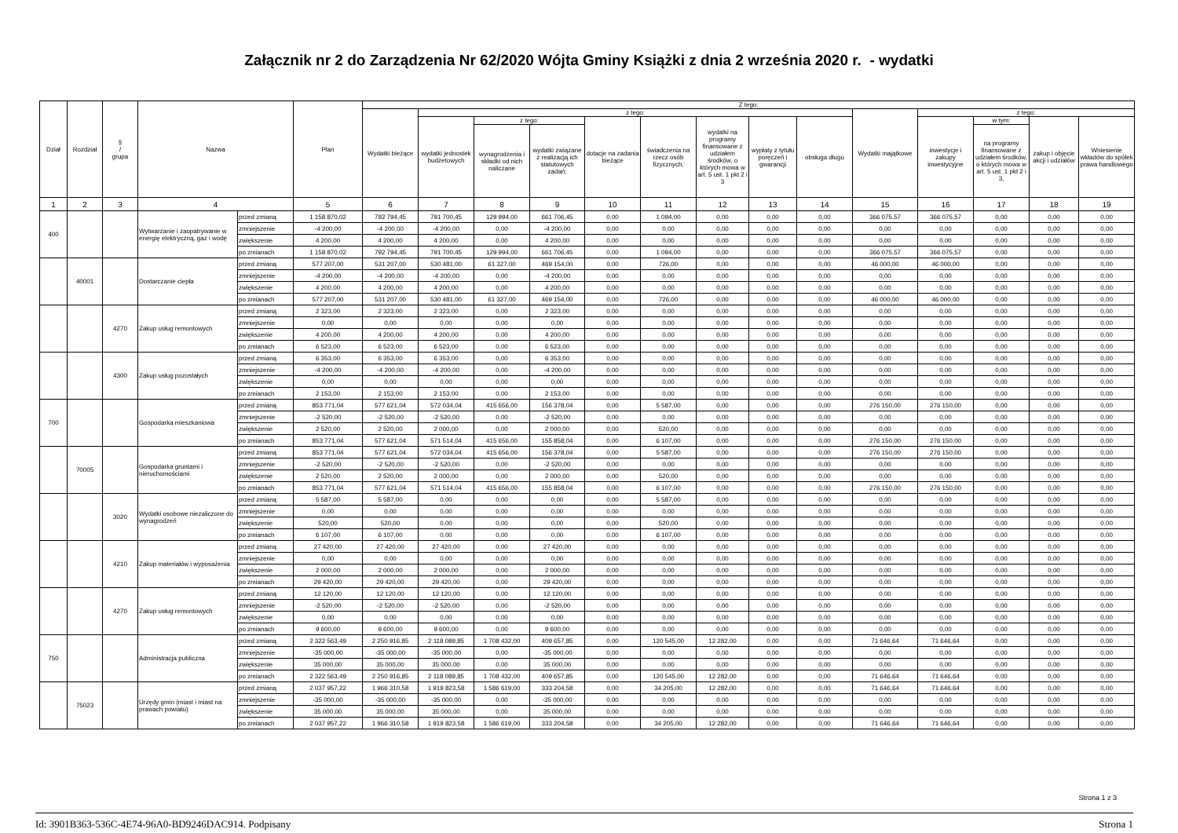Załącznik nr 2 do Zarządzenia Nr 62/2020 Wójta Gminy Książki z dnia 2 września 2020 r. - wydatki
| Dział | Rozdział | § / grupa | Nazwa | | Plan | Z tego: | | | | | | | | | | | | | |
| --- | --- | --- | --- | --- | --- | --- | --- | --- | --- | --- | --- | --- | --- | --- | --- | --- | --- | --- | --- |
| | | | | | | Wydatki bieżące | z tego: | | | | | | | | Wydatki majątkowe | z tego: | | | |
| | | | | | | | wydatki jednostek budżetowych | z tego: | | dotacje na zadania bieżące | świadczenia na rzecz osób fizycznych; | wydatki na programy finansowane z udziałem środków, o których mowa w art. 5 ust. 1 pkt 2 i 3 | wypłaty z tytułu poręczeń i gwarancji | obsługa długu | | inwestycje i zakupy inwestycyjne | w tym: | zakup i objęcie akcji i udziałów | Wniesienie wkładów do spółek prawa handlowego |
| | | | | | | | | wynagrodzenia i składki od nich naliczane | wydatki związane z realizacją ich statutowych zadań; | | | | | | | | na programy finansowane z udziałem środków, o których mowa w art. 5 ust. 1 pkt 2 i 3, | | |
| 1 | 2 | 3 | 4 | | 5 | 6 | 7 | 8 | 9 | 10 | 11 | 12 | 13 | 14 | 15 | 16 | 17 | 18 | 19 |
| 400 | | | Wytwarzanie i zaopatrywanie w energię elektryczną, gaz i wodę | przed zmianą | 1 158 870,02 | 792 794,45 | 791 700,45 | 129 994,00 | 661 706,45 | 0,00 | 1 094,00 | 0,00 | 0,00 | 0,00 | 366 075,57 | 366 075,57 | 0,00 | 0,00 | 0,00 |
| | | | | zmniejszenie | -4 200,00 | -4 200,00 | -4 200,00 | 0,00 | -4 200,00 | 0,00 | 0,00 | 0,00 | 0,00 | 0,00 | 0,00 | 0,00 | 0,00 | 0,00 | 0,00 |
| | | | | zwiększenie | 4 200,00 | 4 200,00 | 4 200,00 | 0,00 | 4 200,00 | 0,00 | 0,00 | 0,00 | 0,00 | 0,00 | 0,00 | 0,00 | 0,00 | 0,00 | 0,00 |
| | | | | po zmianach | 1 158 870,02 | 792 794,45 | 791 700,45 | 129 994,00 | 661 706,45 | 0,00 | 1 094,00 | 0,00 | 0,00 | 0,00 | 366 075,57 | 366 075,57 | 0,00 | 0,00 | 0,00 |
| | 40001 | | Dostarczanie ciepła | przed zmianą | 577 207,00 | 531 207,00 | 530 481,00 | 61 327,00 | 469 154,00 | 0,00 | 726,00 | 0,00 | 0,00 | 0,00 | 46 000,00 | 46 000,00 | 0,00 | 0,00 | 0,00 |
| | | | | zmniejszenie | -4 200,00 | -4 200,00 | -4 200,00 | 0,00 | -4 200,00 | 0,00 | 0,00 | 0,00 | 0,00 | 0,00 | 0,00 | 0,00 | 0,00 | 0,00 | 0,00 |
| | | | | zwiększenie | 4 200,00 | 4 200,00 | 4 200,00 | 0,00 | 4 200,00 | 0,00 | 0,00 | 0,00 | 0,00 | 0,00 | 0,00 | 0,00 | 0,00 | 0,00 | 0,00 |
| | | | | po zmianach | 577 207,00 | 531 207,00 | 530 481,00 | 61 327,00 | 469 154,00 | 0,00 | 726,00 | 0,00 | 0,00 | 0,00 | 46 000,00 | 46 000,00 | 0,00 | 0,00 | 0,00 |
| | | 4270 | Zakup usług remontowych | przed zmianą | 2 323,00 | 2 323,00 | 2 323,00 | 0,00 | 2 323,00 | 0,00 | 0,00 | 0,00 | 0,00 | 0,00 | 0,00 | 0,00 | 0,00 | 0,00 | 0,00 |
| | | | | zmniejszenie | 0,00 | 0,00 | 0,00 | 0,00 | 0,00 | 0,00 | 0,00 | 0,00 | 0,00 | 0,00 | 0,00 | 0,00 | 0,00 | 0,00 | 0,00 |
| | | | | zwiększenie | 4 200,00 | 4 200,00 | 4 200,00 | 0,00 | 4 200,00 | 0,00 | 0,00 | 0,00 | 0,00 | 0,00 | 0,00 | 0,00 | 0,00 | 0,00 | 0,00 |
| | | | | po zmianach | 6 523,00 | 6 523,00 | 6 523,00 | 0,00 | 6 523,00 | 0,00 | 0,00 | 0,00 | 0,00 | 0,00 | 0,00 | 0,00 | 0,00 | 0,00 | 0,00 |
| | | 4300 | Zakup usług pozostałych | przed zmianą | 6 353,00 | 6 353,00 | 6 353,00 | 0,00 | 6 353,00 | 0,00 | 0,00 | 0,00 | 0,00 | 0,00 | 0,00 | 0,00 | 0,00 | 0,00 | 0,00 |
| | | | | zmniejszenie | -4 200,00 | -4 200,00 | -4 200,00 | 0,00 | -4 200,00 | 0,00 | 0,00 | 0,00 | 0,00 | 0,00 | 0,00 | 0,00 | 0,00 | 0,00 | 0,00 |
| | | | | zwiększenie | 0,00 | 0,00 | 0,00 | 0,00 | 0,00 | 0,00 | 0,00 | 0,00 | 0,00 | 0,00 | 0,00 | 0,00 | 0,00 | 0,00 | 0,00 |
| | | | | po zmianach | 2 153,00 | 2 153,00 | 2 153,00 | 0,00 | 2 153,00 | 0,00 | 0,00 | 0,00 | 0,00 | 0,00 | 0,00 | 0,00 | 0,00 | 0,00 | 0,00 |
| 700 | | | Gospodarka mieszkaniowa | przed zmianą | 853 771,04 | 577 621,04 | 572 034,04 | 415 656,00 | 156 378,04 | 0,00 | 5 587,00 | 0,00 | 0,00 | 0,00 | 276 150,00 | 276 150,00 | 0,00 | 0,00 | 0,00 |
| | | | | zmniejszenie | -2 520,00 | -2 520,00 | -2 520,00 | 0,00 | -2 520,00 | 0,00 | 0,00 | 0,00 | 0,00 | 0,00 | 0,00 | 0,00 | 0,00 | 0,00 | 0,00 |
| | | | | zwiększenie | 2 520,00 | 2 520,00 | 2 000,00 | 0,00 | 2 000,00 | 0,00 | 520,00 | 0,00 | 0,00 | 0,00 | 0,00 | 0,00 | 0,00 | 0,00 | 0,00 |
| | | | | po zmianach | 853 771,04 | 577 621,04 | 571 514,04 | 415 656,00 | 155 858,04 | 0,00 | 6 107,00 | 0,00 | 0,00 | 0,00 | 276 150,00 | 276 150,00 | 0,00 | 0,00 | 0,00 |
| | 70005 | | Gospodarka gruntami i nieruchomościami | przed zmianą | 853 771,04 | 577 621,04 | 572 034,04 | 415 656,00 | 156 378,04 | 0,00 | 5 587,00 | 0,00 | 0,00 | 0,00 | 276 150,00 | 276 150,00 | 0,00 | 0,00 | 0,00 |
| | | | | zmniejszenie | -2 520,00 | -2 520,00 | -2 520,00 | 0,00 | -2 520,00 | 0,00 | 0,00 | 0,00 | 0,00 | 0,00 | 0,00 | 0,00 | 0,00 | 0,00 | 0,00 |
| | | | | zwiększenie | 2 520,00 | 2 520,00 | 2 000,00 | 0,00 | 2 000,00 | 0,00 | 520,00 | 0,00 | 0,00 | 0,00 | 0,00 | 0,00 | 0,00 | 0,00 | 0,00 |
| | | | | po zmianach | 853 771,04 | 577 621,04 | 571 514,04 | 415 656,00 | 155 858,04 | 0,00 | 6 107,00 | 0,00 | 0,00 | 0,00 | 276 150,00 | 276 150,00 | 0,00 | 0,00 | 0,00 |
| | | 3020 | Wydatki osobowe niezaliczone do wynagrodzeń | przed zmianą | 5 587,00 | 5 587,00 | 0,00 | 0,00 | 0,00 | 0,00 | 5 587,00 | 0,00 | 0,00 | 0,00 | 0,00 | 0,00 | 0,00 | 0,00 | 0,00 |
| | | | | zmniejszenie | 0,00 | 0,00 | 0,00 | 0,00 | 0,00 | 0,00 | 0,00 | 0,00 | 0,00 | 0,00 | 0,00 | 0,00 | 0,00 | 0,00 | 0,00 |
| | | | | zwiększenie | 520,00 | 520,00 | 0,00 | 0,00 | 0,00 | 0,00 | 520,00 | 0,00 | 0,00 | 0,00 | 0,00 | 0,00 | 0,00 | 0,00 | 0,00 |
| | | | | po zmianach | 6 107,00 | 6 107,00 | 0,00 | 0,00 | 0,00 | 0,00 | 6 107,00 | 0,00 | 0,00 | 0,00 | 0,00 | 0,00 | 0,00 | 0,00 | 0,00 |
| | | 4210 | Zakup materiałów i wyposażenia | przed zmianą | 27 420,00 | 27 420,00 | 27 420,00 | 0,00 | 27 420,00 | 0,00 | 0,00 | 0,00 | 0,00 | 0,00 | 0,00 | 0,00 | 0,00 | 0,00 | 0,00 |
| | | | | zmniejszenie | 0,00 | 0,00 | 0,00 | 0,00 | 0,00 | 0,00 | 0,00 | 0,00 | 0,00 | 0,00 | 0,00 | 0,00 | 0,00 | 0,00 | 0,00 |
| | | | | zwiększenie | 2 000,00 | 2 000,00 | 2 000,00 | 0,00 | 2 000,00 | 0,00 | 0,00 | 0,00 | 0,00 | 0,00 | 0,00 | 0,00 | 0,00 | 0,00 | 0,00 |
| | | | | po zmianach | 29 420,00 | 29 420,00 | 29 420,00 | 0,00 | 29 420,00 | 0,00 | 0,00 | 0,00 | 0,00 | 0,00 | 0,00 | 0,00 | 0,00 | 0,00 | 0,00 |
| | | 4270 | Zakup usług remontowych | przed zmianą | 12 120,00 | 12 120,00 | 12 120,00 | 0,00 | 12 120,00 | 0,00 | 0,00 | 0,00 | 0,00 | 0,00 | 0,00 | 0,00 | 0,00 | 0,00 | 0,00 |
| | | | | zmniejszenie | -2 520,00 | -2 520,00 | -2 520,00 | 0,00 | -2 520,00 | 0,00 | 0,00 | 0,00 | 0,00 | 0,00 | 0,00 | 0,00 | 0,00 | 0,00 | 0,00 |
| | | | | zwiększenie | 0,00 | 0,00 | 0,00 | 0,00 | 0,00 | 0,00 | 0,00 | 0,00 | 0,00 | 0,00 | 0,00 | 0,00 | 0,00 | 0,00 | 0,00 |
| | | | | po zmianach | 9 600,00 | 9 600,00 | 9 600,00 | 0,00 | 9 600,00 | 0,00 | 0,00 | 0,00 | 0,00 | 0,00 | 0,00 | 0,00 | 0,00 | 0,00 | 0,00 |
| 750 | | | Administracja publiczna | przed zmianą | 2 322 563,49 | 2 250 916,85 | 2 118 089,85 | 1 708 432,00 | 409 657,85 | 0,00 | 120 545,00 | 12 282,00 | 0,00 | 0,00 | 71 646,64 | 71 646,64 | 0,00 | 0,00 | 0,00 |
| | | | | zmniejszenie | -35 000,00 | -35 000,00 | -35 000,00 | 0,00 | -35 000,00 | 0,00 | 0,00 | 0,00 | 0,00 | 0,00 | 0,00 | 0,00 | 0,00 | 0,00 | 0,00 |
| | | | | zwiększenie | 35 000,00 | 35 000,00 | 35 000,00 | 0,00 | 35 000,00 | 0,00 | 0,00 | 0,00 | 0,00 | 0,00 | 0,00 | 0,00 | 0,00 | 0,00 | 0,00 |
| | | | | po zmianach | 2 322 563,49 | 2 250 916,85 | 2 118 089,85 | 1 708 432,00 | 409 657,85 | 0,00 | 120 545,00 | 12 282,00 | 0,00 | 0,00 | 71 646,64 | 71 646,64 | 0,00 | 0,00 | 0,00 |
| | 75023 | | Urzędy gmin (miast i miast na prawach powiatu) | przed zmianą | 2 037 957,22 | 1 966 310,58 | 1 919 823,58 | 1 586 619,00 | 333 204,58 | 0,00 | 34 205,00 | 12 282,00 | 0,00 | 0,00 | 71 646,64 | 71 646,64 | 0,00 | 0,00 | 0,00 |
| | | | | zmniejszenie | -35 000,00 | -35 000,00 | -35 000,00 | 0,00 | -35 000,00 | 0,00 | 0,00 | 0,00 | 0,00 | 0,00 | 0,00 | 0,00 | 0,00 | 0,00 | 0,00 |
| | | | | zwiększenie | 35 000,00 | 35 000,00 | 35 000,00 | 0,00 | 35 000,00 | 0,00 | 0,00 | 0,00 | 0,00 | 0,00 | 0,00 | 0,00 | 0,00 | 0,00 | 0,00 |
| | | | | po zmianach | 2 037 957,22 | 1 966 310,58 | 1 919 823,58 | 1 586 619,00 | 333 204,58 | 0,00 | 34 205,00 | 12 282,00 | 0,00 | 0,00 | 71 646,64 | 71 646,64 | 0,00 | 0,00 | 0,00 |
Strona 1 z 3
Id: 3901B363-536C-4E74-96A0-BD9246DAC914. Podpisany Strona 1